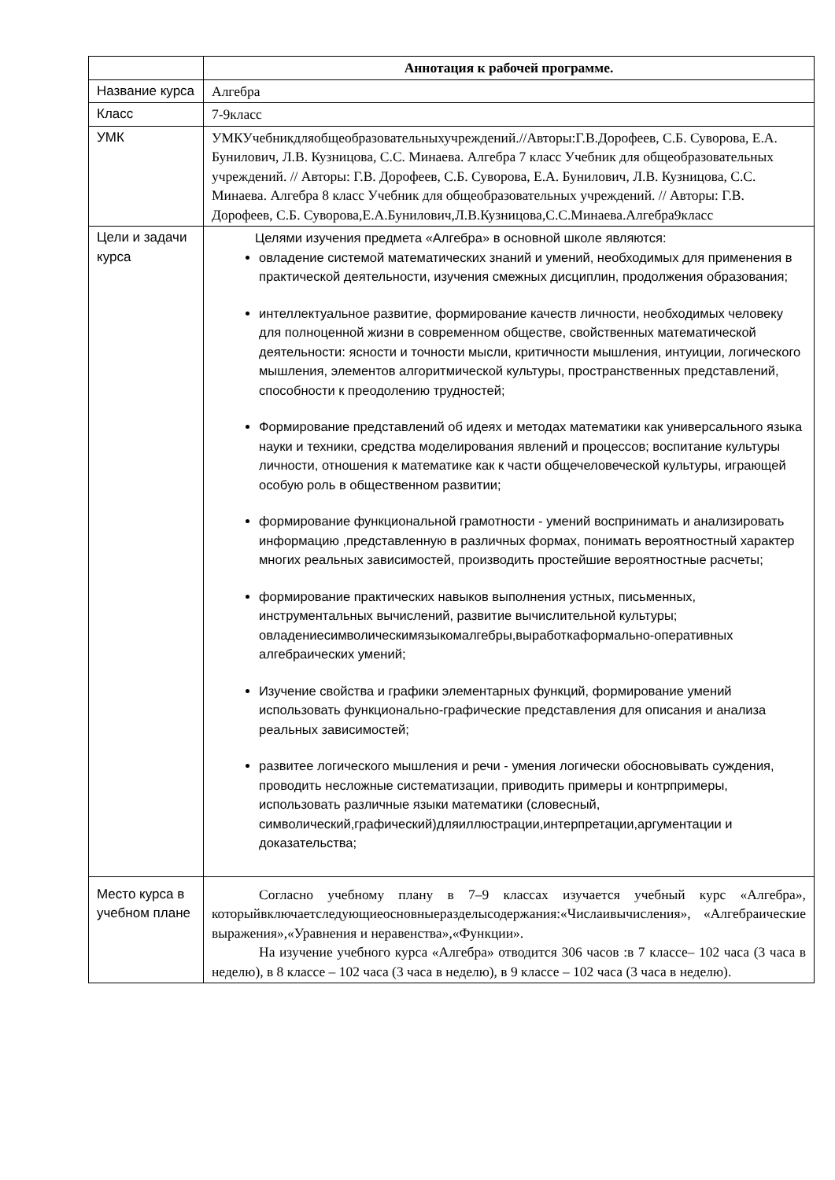| | Аннотация к рабочей программе. |
| --- | --- |
| Название курса | Алгебра |
| Класс | 7-9класс |
| УМК | УМКУчебникдляобщеобразовательныхучреждений.//Авторы:Г.В.Дорофеев, С.Б. Суворова, Е.А. Бунилович, Л.В. Кузницова, С.С. Минаева. Алгебра 7 класс Учебник для общеобразовательных учреждений. // Авторы: Г.В. Дорофеев, С.Б. Суворова, Е.А. Бунилович, Л.В. Кузницова, С.С. Минаева. Алгебра 8 класс Учебник для общеобразовательных учреждений. // Авторы: Г.В. Дорофеев, С.Б. Суворова,Е.А.Бунилович,Л.В.Кузницова,С.С.Минаева.Алгебра9класс |
| Цели и задачи курса | Целями изучения предмета «Алгебра» в основной школе являются: овладение системой математических знаний и умений, необходимых для применения в практической деятельности, изучения смежных дисциплин, продолжения образования; интеллектуальное развитие, формирование качеств личности, необходимых человеку для полноценной жизни в современном обществе, свойственных математической деятельности: ясности и точности мысли, критичности мышления, интуиции, логического мышления, элементов алгоритмической культуры, пространственных представлений, способности к преодолению трудностей; Формирование представлений об идеях и методах математики как универсального языка науки и техники, средства моделирования явлений и процессов; воспитание культуры личности, отношения к математике как к части общечеловеческой культуры, играющей особую роль в общественном развитии; формирование функциональной грамотности - умений воспринимать и анализировать информацию ,представленную в различных формах, понимать вероятностный характер многих реальных зависимостей, производить простейшие вероятностные расчеты; формирование практических навыков выполнения устных, письменных, инструментальных вычислений, развитие вычислительной культуры; овладениесимволическимязыкомалгебры,выработкаформально-оперативных алгебраических умений; Изучение свойства и графики элементарных функций, формирование умений использовать функционально-графические представления для описания и анализа реальных зависимостей; развитее логического мышления и речи - умения логически обосновывать суждения, проводить несложные систематизации, приводить примеры и контрпримеры, использовать различные языки математики (словесный, символический,графический)дляиллюстрации,интерпретации,аргументации и доказательства; |
| Место курса в учебном плане | Согласно учебному плану в 7–9 классах изучается учебный курс «Алгебра», которыйвключаетследующиеосновныеразделысодержания:«Числаивычисления», «Алгебраические выражения»,«Уравнения и неравенства»,«Функции». На изучение учебного курса «Алгебра» отводится 306 часов :в 7 классе– 102 часа (3 часа в неделю), в 8 классе – 102 часа (3 часа в неделю), в 9 классе – 102 часа (3 часа в неделю). |